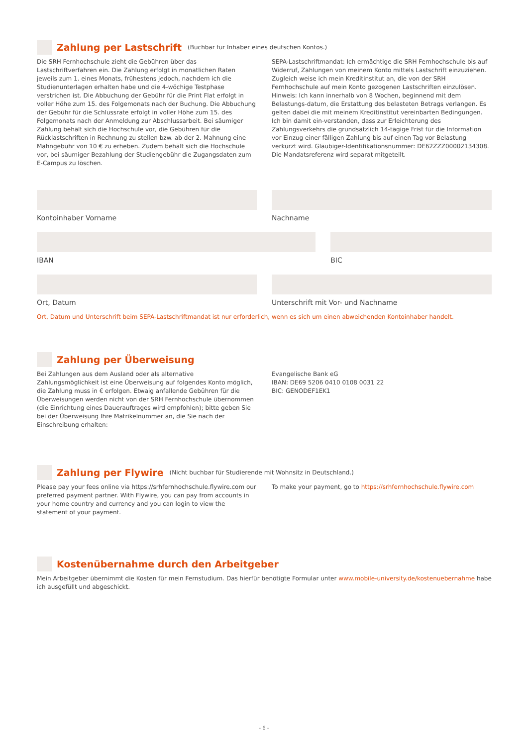Zahlung per Lastschrift
(Buchbar für Inhaber eines deutschen Kontos.)
Die SRH Fernhochschule zieht die Gebühren über das Lastschriftverfahren ein. Die Zahlung erfolgt in monatlichen Raten jeweils zum 1. eines Monats, frühestens jedoch, nachdem ich die Studienunterlagen erhalten habe und die 4-wöchige Testphase verstrichen ist. Die Abbuchung der Gebühr für die Print Flat erfolgt in voller Höhe zum 15. des Folgemonats nach der Buchung. Die Abbuchung der Gebühr für die Schlussrate erfolgt in voller Höhe zum 15. des Folgemonats nach der Anmeldung zur Abschlussarbeit. Bei säumiger Zahlung behält sich die Hochschule vor, die Gebühren für die Rücklastschriften in Rechnung zu stellen bzw. ab der 2. Mahnung eine Mahngebühr von 10 € zu erheben. Zudem behält sich die Hochschule vor, bei säumiger Bezahlung der Studiengebühr die Zugangsdaten zum E-Campus zu löschen.
SEPA-Lastschriftmandat: Ich ermächtige die SRH Fernhochschule bis auf Widerruf, Zahlungen von meinem Konto mittels Lastschrift einzuziehen. Zugleich weise ich mein Kreditinstitut an, die von der SRH Fernhochschule auf mein Konto gezogenen Lastschriften einzulösen.
Hinweis: Ich kann innerhalb von 8 Wochen, beginnend mit dem Belastungs-datum, die Erstattung des belasteten Betrags verlangen. Es gelten dabei die mit meinem Kreditinstitut vereinbarten Bedingungen. Ich bin damit ein-verstanden, dass zur Erleichterung des Zahlungsverkehrs die grundsätzlich 14-tägige Frist für die Information vor Einzug einer fälligen Zahlung bis auf einen Tag vor Belastung verkürzt wird. Gläubiger-Identifikationsnummer: DE62ZZZ00002134308. Die Mandatsreferenz wird separat mitgeteilt.
Kontoinhaber Vorname Nachname
IBAN BIC
Ort, Datum Unterschrift mit Vor- und Nachname
Ort, Datum und Unterschrift beim SEPA-Lastschriftmandat ist nur erforderlich, wenn es sich um einen abweichenden Kontoinhaber handelt.
Zahlung per Überweisung
Bei Zahlungen aus dem Ausland oder als alternative Zahlungsmöglichkeit ist eine Überweisung auf folgendes Konto möglich, die Zahlung muss in € erfolgen. Etwaig anfallende Gebühren für die Überweisungen werden nicht von der SRH Fernhochschule übernommen (die Einrichtung eines Dauerauftrages wird empfohlen); bitte geben Sie bei der Überweisung Ihre Matrikelnummer an, die Sie nach der Einschreibung erhalten:
Evangelische Bank eG
IBAN: DE69 5206 0410 0108 0031 22
BIC: GENODEF1EK1
Zahlung per Flywire
(Nicht buchbar für Studierende mit Wohnsitz in Deutschland.)
Please pay your fees online via https://srhfernhochschule.flywire.com our preferred payment partner. With Flywire, you can pay from accounts in your home country and currency and you can login to view the statement of your payment.
To make your payment, go to https://srhfernhochschule.flywire.com
Kostenübernahme durch den Arbeitgeber
Mein Arbeitgeber übernimmt die Kosten für mein Fernstudium. Das hierfür benötigte Formular unter www.mobile-university.de/kostenuebernahme habe ich ausgefüllt und abgeschickt.
- 6 -